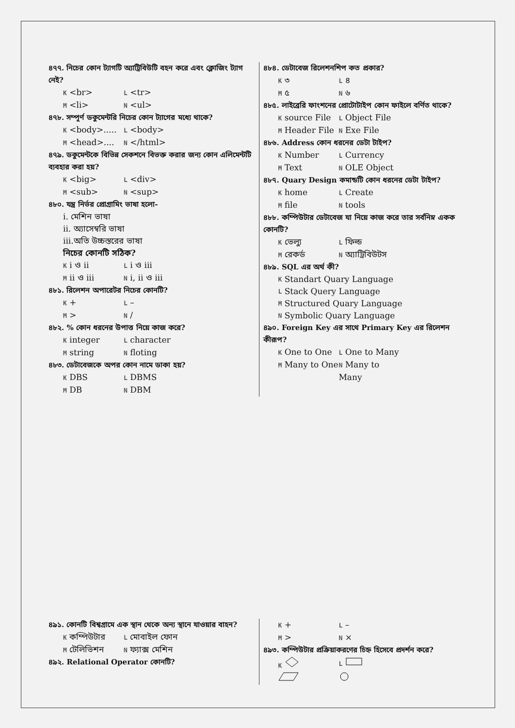৪৭৭. নিচের কোন ট্যাগটি অ্যাট্রিবিউটি বহন করে এবং ক্লোজিং ট্যাগ নেই?
K <br> L <tr>
M <li> N <ul>
৪৭৮. সম্পূর্ণ ডকুমেন্টরি নিচের কোন ট্যাগের মধ্যে থাকে?
K <body>..... L <body>
M <head>.... N </html>
৪৭৯. ডকুমেন্টকে বিভিন্ন সেকশনে বিভক্ত করার জন্য কোন এলিমেন্টটি ব্যবহার করা হয়?
K <big> L <div>
M <sub> N <sup>
৪৮০. যন্ত্র নির্ভর প্রোগ্রামিং ভাষা হলো-
i. মেশিন ভাষা
ii. অ্যাসেম্বরি ভাষা
iii.অতি উচ্চস্তরের ভাষা
নিচের কোনটি সঠিক?
K i ও ii L i ও iii
M ii ও iii N i, ii ও iii
৪৮১. রিলেশন অপারেটর নিচের কোনটি?
K + L –
M > N /
৪৮২. % কোন ধরনের উপাত্ত নিয়ে কাজ করে?
K integer L character
M string N floting
৪৮৩. ডেটাবেজকে অপর কোন নামে ডাকা হয়?
K DBS L DBMS
M DB N DBM
৪৮৪. ডেটাবেজ রিলেশনশিপ কত প্রকার?
K ৩ L ৪
M ৫ N ৬
৪৮৫. লাইব্রেরি ফাংশনের প্রোটোটাইপ কোন ফাইলে বর্ণিত থাকে?
K source File L Object File
M Header File N Exe File
৪৮৬. Address কোন ধরনের ডেটা টাইপ?
K Number L Currency
M Text N OLE Object
৪৮৭. Quary Design কমান্ডটি কোন ধরনের ডেটা টাইপ?
K home L Create
M file N tools
৪৮৮. কম্পিউটার ডেটাবেজ যা নিয়ে কাজ করে তার সর্বনিম্ন একক কোনটি?
K ভেল্যু L ফিল্ড
M রেকর্ড N অ্যাট্রিবিউটস
৪৮৯. SQL এর অর্থ কী?
K Standart Quary Language
L Stack Query Language
M Structured Quary Language
N Symbolic Quary Language
৪৯০. Foreign Key এর সাথে Primary Key এর রিলেশন কীরূপ?
K One to One L One to Many
M Many to One N Many to Many
৪৯১. কোনটি বিশ্বগ্রামে এক স্থান থেকে অন্য স্থানে যাওয়ার বাহন?
K কম্পিউটার L মোবাইল ফোন
M টেলিভিশন N ফ্যাক্স মেশিন
৪৯২. Relational Operator কোনটি?
K + L –
M > N ×
৪৯৩. কম্পিউটার প্রক্রিয়াকরণের চিহ্ন হিসেবে প্রদর্শন করে?
K L